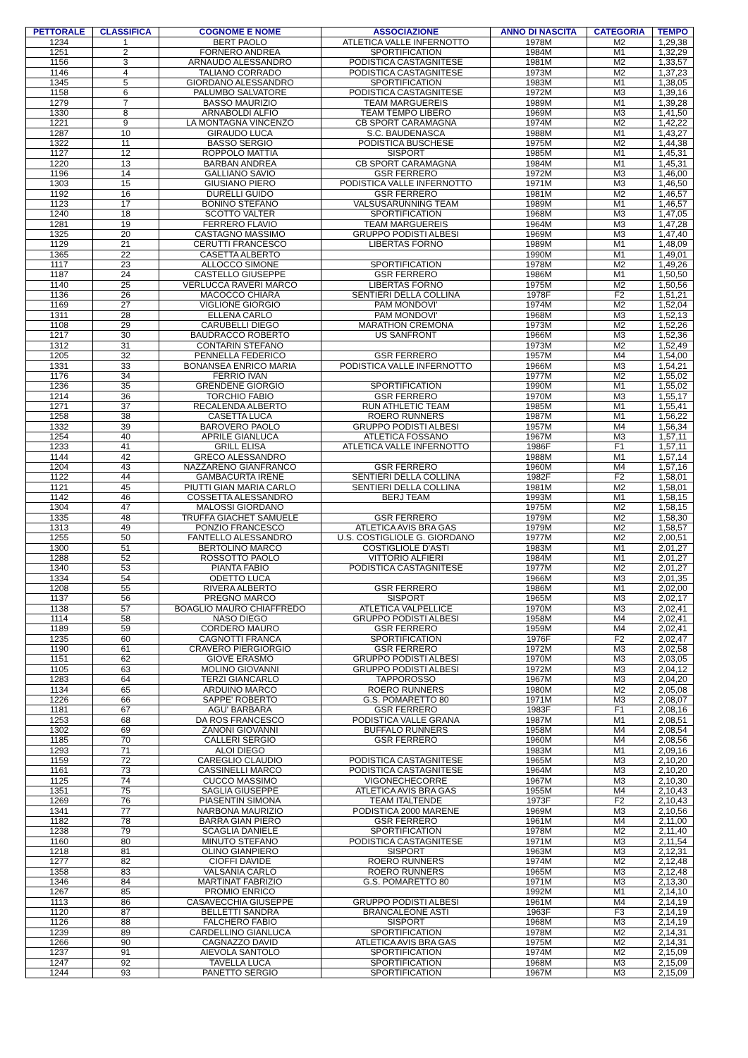| PETTORALE | CLASSIFICA | COGNOME E NOME | ASSOCIAZIONE | ANNO DI NASCITA | CATEGORIA | TEMPO |
| --- | --- | --- | --- | --- | --- | --- |
| 1234 | 1 | BERT PAOLO | ATLETICA VALLE INFERNOTTO | 1978M | M2 | 1,29,38 |
| 1251 | 2 | FORNERO ANDREA | SPORTIFICATION | 1984M | M1 | 1,32,29 |
| 1156 | 3 | ARNAUDO ALESSANDRO | PODISTICA CASTAGNITESE | 1981M | M2 | 1,33,57 |
| 1146 | 4 | TALIANO CORRADO | PODISTICA CASTAGNITESE | 1973M | M2 | 1,37,23 |
| 1345 | 5 | GIORDANO ALESSANDRO | SPORTIFICATION | 1983M | M1 | 1,38,05 |
| 1158 | 6 | PALUMBO SALVATORE | PODISTICA CASTAGNITESE | 1972M | M3 | 1,39,16 |
| 1279 | 7 | BASSO MAURIZIO | TEAM MARGUEREIS | 1989M | M1 | 1,39,28 |
| 1330 | 8 | ARNABOLDI ALFIO | TEAM TEMPO LIBERO | 1969M | M3 | 1,41,50 |
| 1221 | 9 | LA MONTAGNA VINCENZO | CB SPORT CARAMAGNA | 1974M | M2 | 1,42,22 |
| 1287 | 10 | GIRAUDO LUCA | S.C. BAUDENASCA | 1988M | M1 | 1,43,27 |
| 1322 | 11 | BASSO SERGIO | PODISTICA BUSCHESE | 1975M | M2 | 1,44,38 |
| 1127 | 12 | ROPPOLO MATTIA | SISPORT | 1985M | M1 | 1,45,31 |
| 1220 | 13 | BARBAN ANDREA | CB SPORT CARAMAGNA | 1984M | M1 | 1,45,31 |
| 1196 | 14 | GALLIANO SAVIO | GSR FERRERO | 1972M | M3 | 1,46,00 |
| 1303 | 15 | GIUSIANO PIERO | PODISTICA VALLE INFERNOTTO | 1971M | M3 | 1,46,50 |
| 1192 | 16 | DURELLI GUIDO | GSR FERRERO | 1981M | M2 | 1,46,57 |
| 1123 | 17 | BONINO STEFANO | VALSUSARUNNING TEAM | 1989M | M1 | 1,46,57 |
| 1240 | 18 | SCOTTO VALTER | SPORTIFICATION | 1968M | M3 | 1,47,05 |
| 1281 | 19 | FERRERO FLAVIO | TEAM MARGUEREIS | 1964M | M3 | 1,47,28 |
| 1325 | 20 | CASTAGNO MASSIMO | GRUPPO PODISTI ALBESI | 1969M | M3 | 1,47,40 |
| 1129 | 21 | CERUTTI FRANCESCO | LIBERTAS FORNO | 1989M | M1 | 1,48,09 |
| 1365 | 22 | CASETTA ALBERTO | | 1990M | M1 | 1,49,01 |
| 1117 | 23 | ALLOCCO SIMONE | SPORTIFICATION | 1978M | M2 | 1,49,26 |
| 1187 | 24 | CASTELLO GIUSEPPE | GSR FERRERO | 1986M | M1 | 1,50,50 |
| 1140 | 25 | VERLUCCA RAVERI MARCO | LIBERTAS FORNO | 1975M | M2 | 1,50,56 |
| 1136 | 26 | MACOCCO CHIARA | SENTIERI DELLA COLLINA | 1978F | F2 | 1,51,21 |
| 1169 | 27 | VIGLIONE GIORGIO | PAM MONDOVI' | 1974M | M2 | 1,52,04 |
| 1311 | 28 | ELLENA CARLO | PAM MONDOVI' | 1968M | M3 | 1,52,13 |
| 1108 | 29 | CARUBELLI DIEGO | MARATHON CREMONA | 1973M | M2 | 1,52,26 |
| 1217 | 30 | BAUDRACCO ROBERTO | US SANFRONT | 1966M | M3 | 1,52,36 |
| 1312 | 31 | CONTARIN STEFANO | | 1973M | M2 | 1,52,49 |
| 1205 | 32 | PENNELLA FEDERICO | GSR FERRERO | 1957M | M4 | 1,54,00 |
| 1331 | 33 | BONANSEA ENRICO MARIA | PODISTICA VALLE INFERNOTTO | 1966M | M3 | 1,54,21 |
| 1176 | 34 | FERRIO IVAN | | 1977M | M2 | 1,55,02 |
| 1236 | 35 | GRENDENE GIORGIO | SPORTIFICATION | 1990M | M1 | 1,55,02 |
| 1214 | 36 | TORCHIO FABIO | GSR FERRERO | 1970M | M3 | 1,55,17 |
| 1271 | 37 | RECALENDA ALBERTO | RUN ATHLETIC TEAM | 1985M | M1 | 1,55,41 |
| 1258 | 38 | CASETTA LUCA | ROERO RUNNERS | 1987M | M1 | 1,56,22 |
| 1332 | 39 | BAROVERO PAOLO | GRUPPO PODISTI ALBESI | 1957M | M4 | 1,56,34 |
| 1254 | 40 | APRILE GIANLUCA | ATLETICA FOSSANO | 1967M | M3 | 1,57,11 |
| 1233 | 41 | GRILL ELISA | ATLETICA VALLE INFERNOTTO | 1986F | F1 | 1,57,11 |
| 1144 | 42 | GRECO ALESSANDRO | | 1988M | M1 | 1,57,14 |
| 1204 | 43 | NAZZARENO GIANFRANCO | GSR FERRERO | 1960M | M4 | 1,57,16 |
| 1122 | 44 | GAMBACURTA IRENE | SENTIERI DELLA COLLINA | 1982F | F2 | 1,58,01 |
| 1121 | 45 | PIUTTI GIAN MARIA CARLO | SENTIERI DELLA COLLINA | 1981M | M2 | 1,58,01 |
| 1142 | 46 | COSSETTA ALESSANDRO | BERJ TEAM | 1993M | M1 | 1,58,15 |
| 1304 | 47 | MALOSSI GIORDANO | | 1975M | M2 | 1,58,15 |
| 1335 | 48 | TRUFFA GIACHET SAMUELE | GSR FERRERO | 1979M | M2 | 1,58,30 |
| 1313 | 49 | PONZIO FRANCESCO | ATLETICA AVIS BRA GAS | 1979M | M2 | 1,58,57 |
| 1255 | 50 | FANTELLO ALESSANDRO | U.S. COSTIGLIOLE G. GIORDANO | 1977M | M2 | 2,00,51 |
| 1300 | 51 | BERTOLINO MARCO | COSTIGLIOLE D'ASTI | 1983M | M1 | 2,01,27 |
| 1288 | 52 | ROSSOTTO PAOLO | VITTORIO ALFIERI | 1984M | M1 | 2,01,27 |
| 1340 | 53 | PIANTA FABIO | PODISTICA CASTAGNITESE | 1977M | M2 | 2,01,27 |
| 1334 | 54 | ODETTO LUCA | | 1966M | M3 | 2,01,35 |
| 1208 | 55 | RIVERA ALBERTO | GSR FERRERO | 1986M | M1 | 2,02,00 |
| 1137 | 56 | PREGNO MARCO | SISPORT | 1965M | M3 | 2,02,17 |
| 1138 | 57 | BOAGLIO MAURO CHIAFFREDO | ATLETICA VALPELLICE | 1970M | M3 | 2,02,41 |
| 1114 | 58 | NASO DIEGO | GRUPPO PODISTI ALBESI | 1958M | M4 | 2,02,41 |
| 1189 | 59 | CORDERO MAURO | GSR FERRERO | 1959M | M4 | 2,02,41 |
| 1235 | 60 | CAGNOTTI FRANCA | SPORTIFICATION | 1976F | F2 | 2,02,47 |
| 1190 | 61 | CRAVERO PIERGIORGIO | GSR FERRERO | 1972M | M3 | 2,02,58 |
| 1151 | 62 | GIOVE ERASMO | GRUPPO PODISTI ALBESI | 1970M | M3 | 2,03,05 |
| 1105 | 63 | MOLINO GIOVANNI | GRUPPO PODISTI ALBESI | 1972M | M3 | 2,04,12 |
| 1283 | 64 | TERZI GIANCARLO | TAPPOROSSO | 1967M | M3 | 2,04,20 |
| 1134 | 65 | ARDUINO MARCO | ROERO RUNNERS | 1980M | M2 | 2,05,08 |
| 1226 | 66 | SAPPE' ROBERTO | G.S. POMARETTO 80 | 1971M | M3 | 2,08,07 |
| 1181 | 67 | AGU' BARBARA | GSR FERRERO | 1983F | F1 | 2,08,16 |
| 1253 | 68 | DA ROS FRANCESCO | PODISTICA VALLE GRANA | 1987M | M1 | 2,08,51 |
| 1302 | 69 | ZANONI GIOVANNI | BUFFALO RUNNERS | 1958M | M4 | 2,08,54 |
| 1185 | 70 | CALLERI SERGIO | GSR FERRERO | 1960M | M4 | 2,08,56 |
| 1293 | 71 | ALOI DIEGO | | 1983M | M1 | 2,09,16 |
| 1159 | 72 | CAREGLIO CLAUDIO | PODISTICA CASTAGNITESE | 1965M | M3 | 2,10,20 |
| 1161 | 73 | CASSINELLI MARCO | PODISTICA CASTAGNITESE | 1964M | M3 | 2,10,20 |
| 1125 | 74 | CUCCO MASSIMO | VIGONECHECORRE | 1967M | M3 | 2,10,30 |
| 1351 | 75 | SAGLIA GIUSEPPE | ATLETICA AVIS BRA GAS | 1955M | M4 | 2,10,43 |
| 1269 | 76 | PIASENTIN SIMONA | TEAM ITALTENDE | 1973F | F2 | 2,10,43 |
| 1341 | 77 | NARBONA MAURIZIO | PODISTICA 2000 MARENE | 1969M | M3 | 2,10,56 |
| 1182 | 78 | BARRA GIAN PIERO | GSR FERRERO | 1961M | M4 | 2,11,00 |
| 1238 | 79 | SCAGLIA DANIELE | SPORTIFICATION | 1978M | M2 | 2,11,40 |
| 1160 | 80 | MINUTO STEFANO | PODISTICA CASTAGNITESE | 1971M | M3 | 2,11,54 |
| 1218 | 81 | OLINO GIANPIERO | SISPORT | 1963M | M3 | 2,12,31 |
| 1277 | 82 | CIOFFI DAVIDE | ROERO RUNNERS | 1974M | M2 | 2,12,48 |
| 1358 | 83 | VALSANIA CARLO | ROERO RUNNERS | 1965M | M3 | 2,12,48 |
| 1346 | 84 | MARTINAT FABRIZIO | G.S. POMARETTO 80 | 1971M | M3 | 2,13,30 |
| 1267 | 85 | PROMIO ENRICO | | 1992M | M1 | 2,14,10 |
| 1113 | 86 | CASAVECCHIA GIUSEPPE | GRUPPO PODISTI ALBESI | 1961M | M4 | 2,14,19 |
| 1120 | 87 | BELLETTI SANDRA | BRANCALEONE ASTI | 1963F | F3 | 2,14,19 |
| 1126 | 88 | FALCHERO FABIO | SISPORT | 1968M | M3 | 2,14,19 |
| 1239 | 89 | CARDELLINO GIANLUCA | SPORTIFICATION | 1978M | M2 | 2,14,31 |
| 1266 | 90 | CAGNAZZO DAVID | ATLETICA AVIS BRA GAS | 1975M | M2 | 2,14,31 |
| 1237 | 91 | AIEVOLA SANTOLO | SPORTIFICATION | 1974M | M2 | 2,15,09 |
| 1247 | 92 | TAVELLA LUCA | SPORTIFICATION | 1968M | M3 | 2,15,09 |
| 1244 | 93 | PANETTO SERGIO | SPORTIFICATION | 1967M | M3 | 2,15,09 |